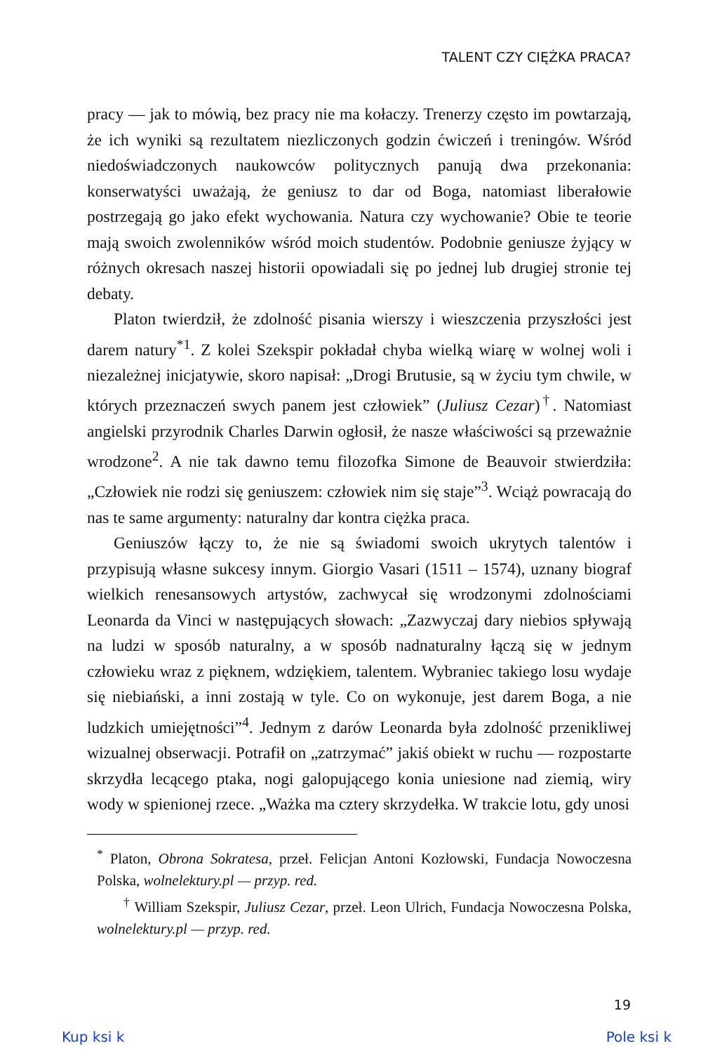TALENT CZY CIĘŻKA PRACA?
pracy — jak to mówią, bez pracy nie ma kołaczy. Trenerzy często im powtarzają, że ich wyniki są rezultatem niezliczonych godzin ćwiczeń i treningów. Wśród niedoświadczonych naukowców politycznych panują dwa przekonania: konserwatyści uważają, że geniusz to dar od Boga, natomiast liberałowie postrzegają go jako efekt wychowania. Natura czy wychowanie? Obie te teorie mają swoich zwolenników wśród moich studentów. Podobnie geniusze żyjący w różnych okresach naszej historii opowiadali się po jednej lub drugiej stronie tej debaty.
Platon twierdził, że zdolność pisania wierszy i wieszczenia przyszłości jest darem natury<sup>*1</sup>. Z kolei Szekspir pokładał chyba wielką wiarę w wolnej woli i niezależnej inicjatywie, skoro napisał: „Drogi Brutusie, są w życiu tym chwile, w których przeznaczeń swych panem jest człowiek” (Juliusz Cezar)<sup>†</sup>. Natomiast angielski przyrodnik Charles Darwin ogłosił, że nasze właściwości są przeważnie wrodzone<sup>2</sup>. A nie tak dawno temu filozofka Simone de Beauvoir stwierdziła: „Człowiek nie rodzi się geniuszem: człowiek nim się staje”<sup>3</sup>. Wciąż powracają do nas te same argumenty: naturalny dar kontra ciężka praca.
Geniuszów łączy to, że nie są świadomi swoich ukrytych talentów i przypisują własne sukcesy innym. Giorgio Vasari (1511 – 1574), uznany biograf wielkich renesansowych artystów, zachwycał się wrodzonymi zdolnościami Leonarda da Vinci w następujących słowach: „Zazwyczaj dary niebios spływają na ludzi w sposób naturalny, a w sposób nadnaturalny łączą się w jednym człowieku wraz z pięknem, wdziękiem, talentem. Wybraniec takiego losu wydaje się niebiański, a inni zostają w tyle. Co on wykonuje, jest darem Boga, a nie ludzkich umiejętności”<sup>4</sup>. Jednym z darów Leonarda była zdolność przenikliwej wizualnej obserwacji. Potrafił on „zatrzymać” jakiś obiekt w ruchu — rozpostarte skrzydła lecącego ptaka, nogi galopującego konia uniesione nad ziemią, wiry wody w spienionej rzece. „Ważka ma cztery skrzydełka. W trakcie lotu, gdy unosi
<sup>*</sup> Platon, Obrona Sokratesa, przeł. Felicjan Antoni Kozłowski, Fundacja Nowoczesna Polska, wolnelektury.pl — przyp. red.
<sup>†</sup> William Szekspir, Juliusz Cezar, przeł. Leon Ulrich, Fundacja Nowoczesna Polska, wolnelektury.pl — przyp. red.
19
Kup ksi k Pole ksi k